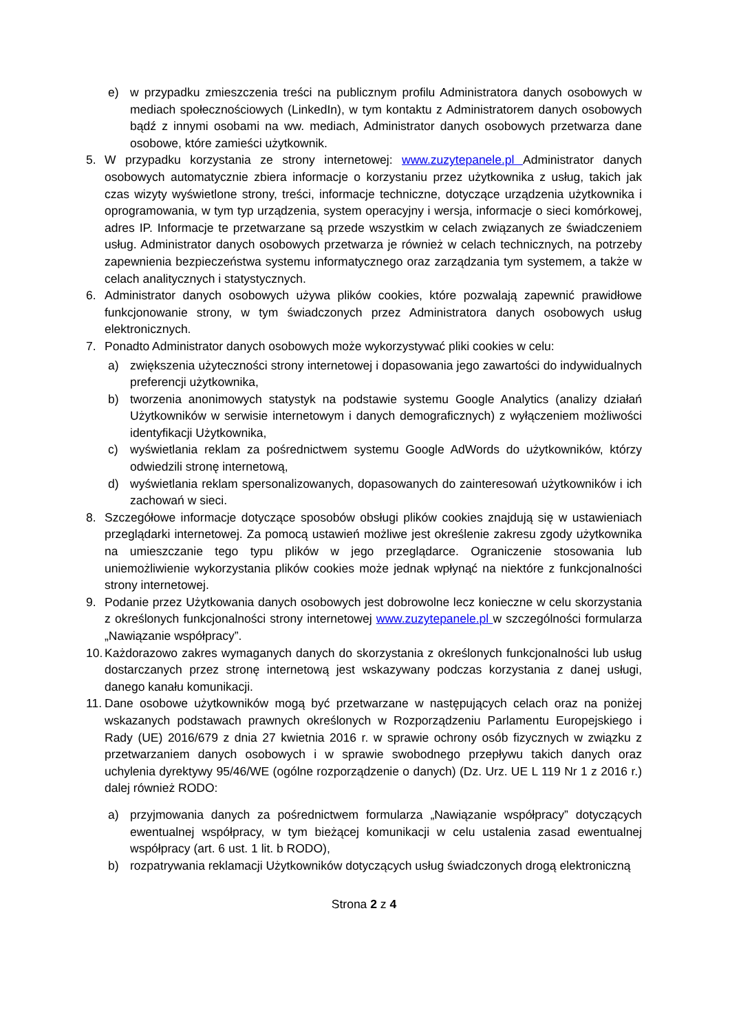e) w przypadku zmieszczenia treści na publicznym profilu Administratora danych osobowych w mediach społecznościowych (LinkedIn), w tym kontaktu z Administratorem danych osobowych bądź z innymi osobami na ww. mediach, Administrator danych osobowych przetwarza dane osobowe, które zamieści użytkownik.
5. W przypadku korzystania ze strony internetowej: www.zuzytepanele.pl Administrator danych osobowych automatycznie zbiera informacje o korzystaniu przez użytkownika z usług, takich jak czas wizyty wyświetlone strony, treści, informacje techniczne, dotyczące urządzenia użytkownika i oprogramowania, w tym typ urządzenia, system operacyjny i wersja, informacje o sieci komórkowej, adres IP. Informacje te przetwarzane są przede wszystkim w celach związanych ze świadczeniem usług. Administrator danych osobowych przetwarza je również w celach technicznych, na potrzeby zapewnienia bezpieczeństwa systemu informatycznego oraz zarządzania tym systemem, a także w celach analitycznych i statystycznych.
6. Administrator danych osobowych używa plików cookies, które pozwalają zapewnić prawidłowe funkcjonowanie strony, w tym świadczonych przez Administratora danych osobowych usług elektronicznych.
7. Ponadto Administrator danych osobowych może wykorzystywać pliki cookies w celu:
a) zwiększenia użyteczności strony internetowej i dopasowania jego zawartości do indywidualnych preferencji użytkownika,
b) tworzenia anonimowych statystyk na podstawie systemu Google Analytics (analizy działań Użytkowników w serwisie internetowym i danych demograficznych) z wyłączeniem możliwości identyfikacji Użytkownika,
c) wyświetlania reklam za pośrednictwem systemu Google AdWords do użytkowników, którzy odwiedzili stronę internetową,
d) wyświetlania reklam spersonalizowanych, dopasowanych do zainteresowań użytkowników i ich zachowań w sieci.
8. Szczegółowe informacje dotyczące sposobów obsługi plików cookies znajdują się w ustawieniach przeglądarki internetowej. Za pomocą ustawień możliwe jest określenie zakresu zgody użytkownika na umieszczanie tego typu plików w jego przeglądarce. Ograniczenie stosowania lub uniemożliwienie wykorzystania plików cookies może jednak wpłynąć na niektóre z funkcjonalności strony internetowej.
9. Podanie przez Użytkowania danych osobowych jest dobrowolne lecz konieczne w celu skorzystania z określonych funkcjonalności strony internetowej www.zuzytepanele.pl w szczególności formularza „Nawiązanie współpracy”.
10. Każdorazowo zakres wymaganych danych do skorzystania z określonych funkcjonalności lub usług dostarczanych przez stronę internetową jest wskazywany podczas korzystania z danej usługi, danego kanału komunikacji.
11. Dane osobowe użytkowników mogą być przetwarzane w następujących celach oraz na poniżej wskazanych podstawach prawnych określonych w Rozporządzeniu Parlamentu Europejskiego i Rady (UE) 2016/679 z dnia 27 kwietnia 2016 r. w sprawie ochrony osób fizycznych w związku z przetwarzaniem danych osobowych i w sprawie swobodnego przepływu takich danych oraz uchylenia dyrektywy 95/46/WE (ogólne rozporządzenie o danych) (Dz. Urz. UE L 119 Nr 1 z 2016 r.) dalej również RODO:
a) przyjmowania danych za pośrednictwem formularza „Nawiązanie współpracy” dotyczących ewentualnej współpracy, w tym bieżącej komunikacji w celu ustalenia zasad ewentualnej współpracy (art. 6 ust. 1 lit. b RODO),
b) rozpatrywania reklamacji Użytkowników dotyczących usług świadczonych drogą elektroniczną
Strona 2 z 4